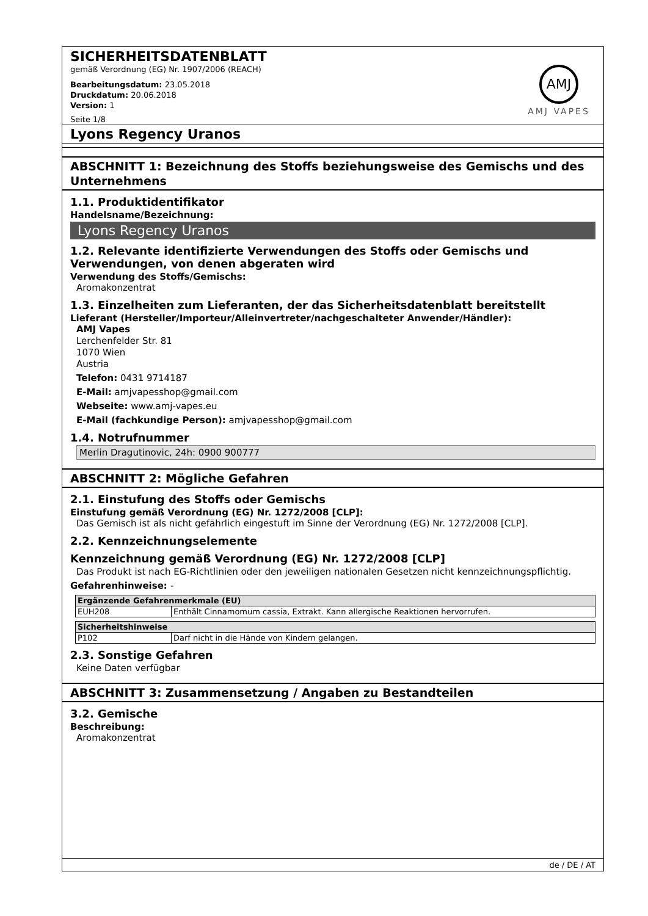SICHERHEITSDATENBLATT
gemäß Verordnung (EG) Nr. 1907/2006 (REACH)
Bearbeitungsdatum: 23.05.2018
Druckdatum: 20.06.2018
Version: 1
Seite 1/8
AMJ
AMJ VAPES
Lyons Regency Uranos
ABSCHNITT 1: Bezeichnung des Stoffs beziehungsweise des Gemischs und des Unternehmens
1.1. Produktidentifikator
Handelsname/Bezeichnung:
Lyons Regency Uranos
1.2. Relevante identifizierte Verwendungen des Stoffs oder Gemischs und Verwendungen, von denen abgeraten wird
Verwendung des Stoffs/Gemischs:
Aromakonzentrat
1.3. Einzelheiten zum Lieferanten, der das Sicherheitsdatenblatt bereitstellt
Lieferant (Hersteller/Importeur/Alleinvertreter/nachgeschalteter Anwender/Händler):
AMJ Vapes
Lerchenfelder Str. 81
1070 Wien
Austria
Telefon: 0431 9714187
E-Mail: amjvapesshop@gmail.com
Webseite: www.amj-vapes.eu
E-Mail (fachkundige Person): amjvapesshop@gmail.com
1.4. Notrufnummer
Merlin Dragutinovic, 24h: 0900 900777
ABSCHNITT 2: Mögliche Gefahren
2.1. Einstufung des Stoffs oder Gemischs
Einstufung gemäß Verordnung (EG) Nr. 1272/2008 [CLP]:
Das Gemisch ist als nicht gefährlich eingestuft im Sinne der Verordnung (EG) Nr. 1272/2008 [CLP].
2.2. Kennzeichnungselemente
Kennzeichnung gemäß Verordnung (EG) Nr. 1272/2008 [CLP]
Das Produkt ist nach EG-Richtlinien oder den jeweiligen nationalen Gesetzen nicht kennzeichnungspflichtig.
Gefahrenhinweise: -
| Ergänzende Gefahrenmerkmale (EU) | |
| --- | --- |
| EUH208 | Enthält Cinnamomum cassia, Extrakt. Kann allergische Reaktionen hervorrufen. |
| Sicherheitshinweise | |
| --- | --- |
| P102 | Darf nicht in die Hände von Kindern gelangen. |
2.3. Sonstige Gefahren
Keine Daten verfügbar
ABSCHNITT 3: Zusammensetzung / Angaben zu Bestandteilen
3.2. Gemische
Beschreibung:
Aromakonzentrat
de / DE / AT